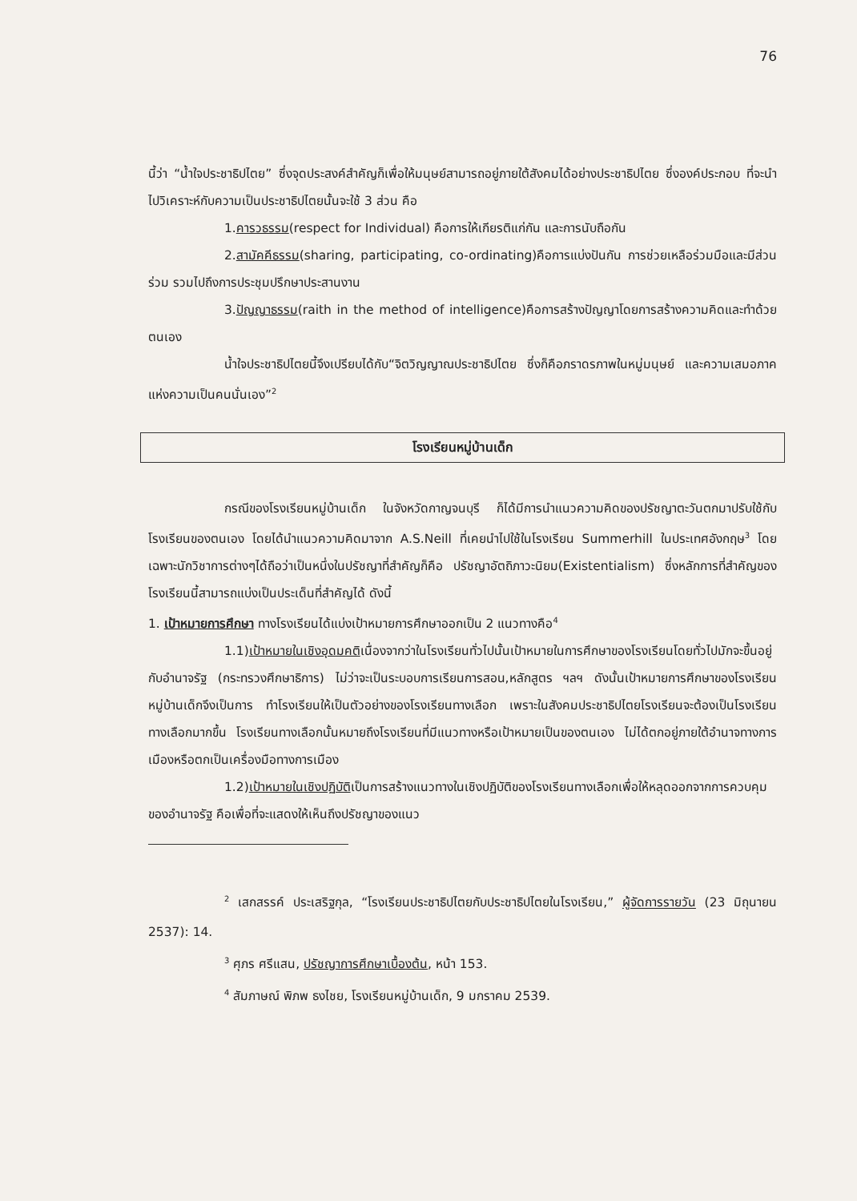76
นี้ว่า “น้ำใจประชาธิปไตย” ซึ่งจุดประสงค์สำคัญก็เพื่อให้มนุษย์สามารถอยู่ภายใต้สังคมได้อย่างประชาธิปไตย ซึ่งองค์ประกอบ ที่จะนำไปวิเคราะห์กับความเป็นประชาธิปไตยนั้นจะใช้ 3 ส่วน คือ
1.คารวธรรม(respect for Individual) คือการให้เกียรติแก่กัน และการนับถือกัน
2.สามัคคีธรรม(sharing, participating, co-ordinating)คือการแบ่งปันกัน การช่วยเหลือร่วมมือและมีส่วนร่วม รวมไปถึงการประชุมปรึกษาประสานงาน
3.ปัญญาธรรม(raith in the method of intelligence)คือการสร้างปัญญาโดยการสร้างความคิดและทำด้วยตนเอง
น้ำใจประชาธิปไตยนี้จึงเปรียบได้กับ“จิตวิญญาณประชาธิปไตย ซึ่งก็คือภราดรภาพในหมู่มนุษย์ และความเสมอภาคแห่งความเป็นคนนั่นเอง”<sup>2</sup>
โรงเรียนหมู่บ้านเด็ก
กรณีของโรงเรียนหมู่บ้านเด็ก ในจังหวัดกาญจนบุรี ก็ได้มีการนำแนวความคิดของปรัชญาตะวันตกมาปรับใช้กับโรงเรียนของตนเอง โดยได้นำแนวความคิดมาจาก A.S.Neill ที่เคยนำไปใช้ในโรงเรียน Summerhill ในประเทศอังกฤษ<sup>3</sup> โดยเฉพาะนักวิชาการต่างๆได้ถือว่าเป็นหนึ่งในปรัชญาที่สำคัญก็คือ ปรัชญาอัตถิภาวะนิยม(Existentialism) ซึ่งหลักการที่สำคัญของโรงเรียนนี้สามารถแบ่งเป็นประเด็นที่สำคัญได้ ดังนี้
1. เป้าหมายการศึกษา ทางโรงเรียนได้แบ่งเป้าหมายการศึกษาออกเป็น 2 แนวทางคือ<sup>4</sup>
1.1)เป้าหมายในเชิงอุดมคติเนื่องจากว่าในโรงเรียนทั่วไปนั้นเป้าหมายในการศึกษาของโรงเรียนโดยทั่วไปมักจะขึ้นอยู่กับอำนาจรัฐ (กระทรวงศึกษาธิการ) ไม่ว่าจะเป็นระบอบการเรียนการสอน,หลักสูตร ฯลฯ ดังนั้นเป้าหมายการศึกษาของโรงเรียนหมู่บ้านเด็กจึงเป็นการ ทำโรงเรียนให้เป็นตัวอย่างของโรงเรียนทางเลือก เพราะในสังคมประชาธิปไตยโรงเรียนจะต้องเป็นโรงเรียนทางเลือกมากขึ้น โรงเรียนทางเลือกนั้นหมายถึงโรงเรียนที่มีแนวทางหรือเป้าหมายเป็นของตนเอง ไม่ได้ตกอยู่ภายใต้อำนาจทางการเมืองหรือตกเป็นเครื่องมือทางการเมือง
1.2)เป้าหมายในเชิงปฏิบัติเป็นการสร้างแนวทางในเชิงปฏิบัติของโรงเรียนทางเลือกเพื่อให้หลุดออกจากการควบคุมของอำนาจรัฐ คือเพื่อที่จะแสดงให้เห็นถึงปรัชญาของแนว
<sup>2</sup> เสกสรรค์ ประเสริฐกุล, “โรงเรียนประชาธิปไตยกับประชาธิปไตยในโรงเรียน,” ผู้จัดการรายวัน (23 มิถุนายน 2537): 14.
<sup>3</sup> ศุภร ศรีแสน, ปรัชญาการศึกษาเบื้องต้น, หน้า 153.
<sup>4</sup> สัมภาษณ์ พิภพ ธงไชย, โรงเรียนหมู่บ้านเด็ก, 9 มกราคม 2539.